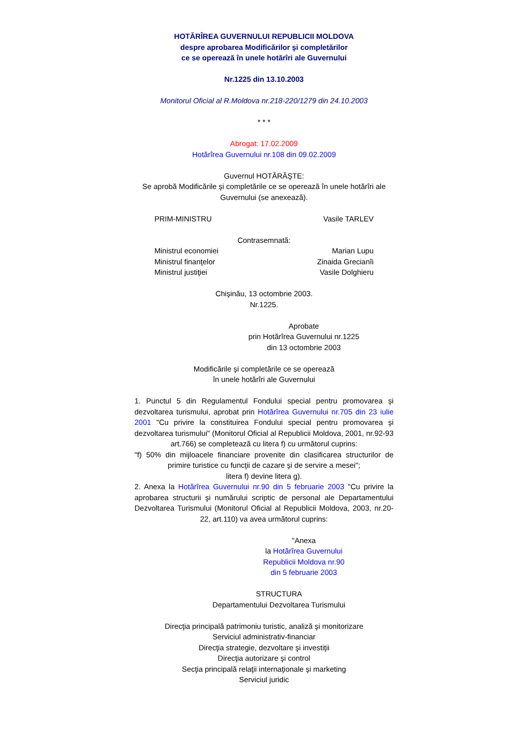HOTĂRÎREA GUVERNULUI REPUBLICII MOLDOVA
despre aprobarea Modificărilor şi completărilor
ce se operează în unele hotărîri ale Guvernului
Nr.1225 din 13.10.2003
Monitorul Oficial al R.Moldova nr.218-220/1279 din 24.10.2003
* * *
Abrogat: 17.02.2009
Hotărîrea Guvernului nr.108 din 09.02.2009
Guvernul HOTĂRĂŞTE:
Se aprobă Modificările şi completările ce se operează în unele hotărîri ale Guvernului (se anexează).
PRIM-MINISTRU Vasile TARLEV
Contrasemnată:
Ministrul economiei Marian Lupu
Ministrul finanţelor Zinaida Grecianîi
Ministrul justiţiei Vasile Dolghieru
Chişinău, 13 octombrie 2003.
Nr.1225.
Aprobate
prin Hotărîrea Guvernului nr.1225
din 13 octombrie 2003
Modificările şi completările ce se operează
în unele hotărîri ale Guvernului
1. Punctul 5 din Regulamentul Fondului special pentru promovarea şi dezvoltarea turismului, aprobat prin Hotărîrea Guvernului nr.705 din 23 iulie 2001 "Cu privire la constituirea Fondului special pentru promovarea şi dezvoltarea turismului" (Monitorul Oficial al Republicii Moldova, 2001, nr.92-93 art.766) se completează cu litera f) cu următorul cuprins:
"f) 50% din mijloacele financiare provenite din clasificarea structurilor de primire turistice cu funcţii de cazare şi de servire a mesei";
litera f) devine litera g).
2. Anexa la Hotărîrea Guvernului nr.90 din 5 februarie 2003 "Cu privire la aprobarea structurii şi numărului scriptic de personal ale Departamentului Dezvoltarea Turismului (Monitorul Oficial al Republicii Moldova, 2003, nr.20-22, art.110) va avea următorul cuprins:
"Anexa
la Hotărîrea Guvernului
Republicii Moldova nr.90
din 5 februarie 2003
STRUCTURA
Departamentului Dezvoltarea Turismului
Direcţia principală patrimoniu turistic, analiză şi monitorizare
Serviciul administrativ-financiar
Direcţia strategie, dezvoltare şi investiţii
Direcţia autorizare şi control
Secţia principală relaţii internaţionale şi marketing
Serviciul juridic